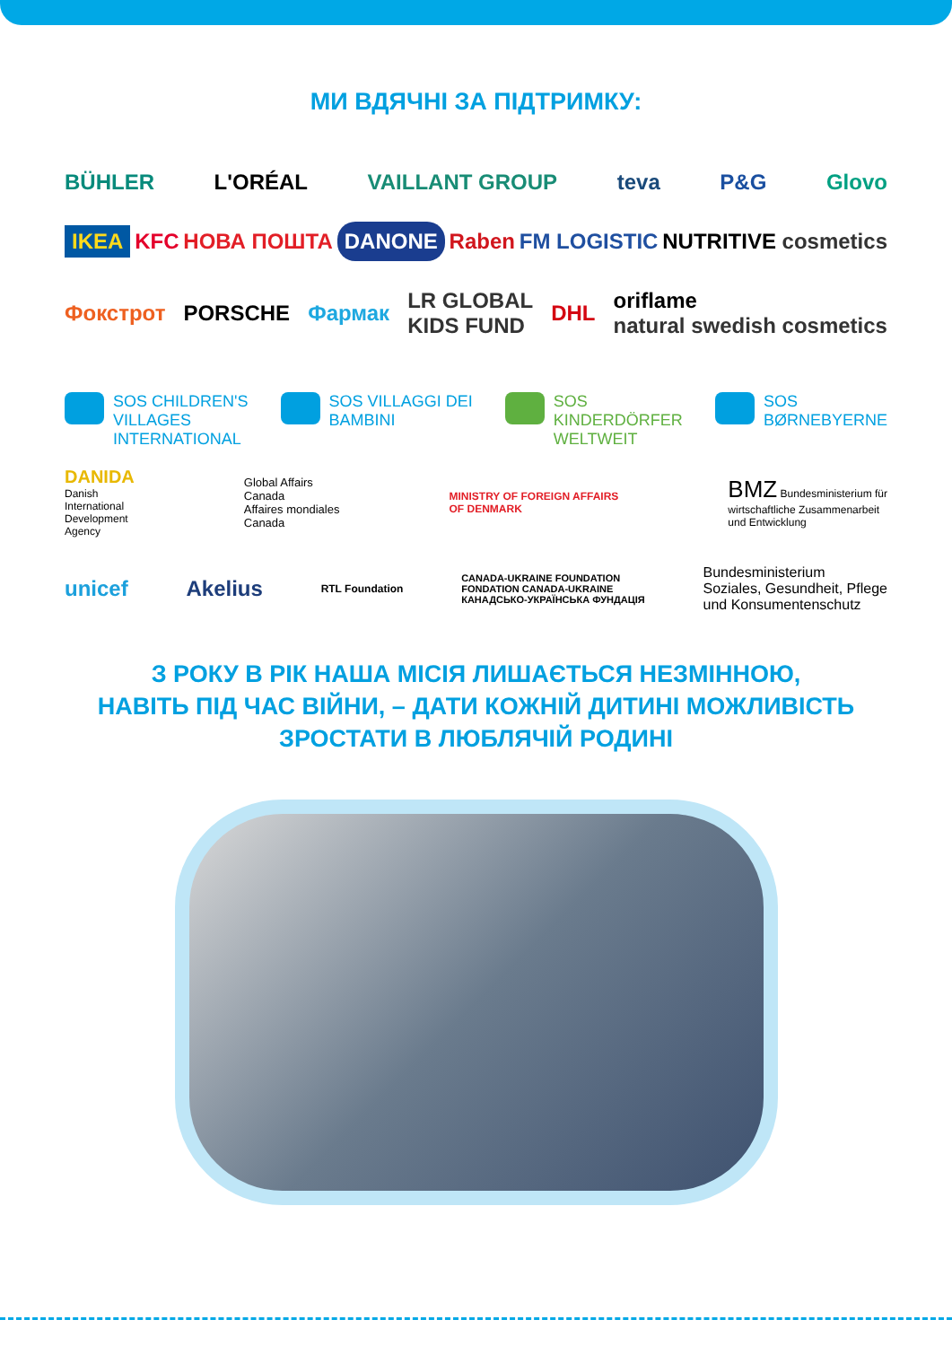МИ ВДЯЧНІ ЗА ПІДТРИМКУ:
BÜHLER L'ORÉAL VAILLANT GROUP teva P&G Glovo
IKEA KFC НОВА ПОШТА DANONE Raben FM LOGISTIC NUTRITIVE cosmetics
Фокстрот PORSCHE Фармак LR GLOBAL
KIDS FUND DHL oriflame
natural swedish cosmetics
SOS CHILDREN'S
VILLAGES
INTERNATIONAL
SOS VILLAGGI DEI
BAMBINI
SOS
KINDERDÖRFER
WELTWEIT
SOS
BØRNEBYERNE
DANIDA
Danish
International
Development
Agency
Global Affairs
Canada
Affaires mondiales
Canada
MINISTRY OF FOREIGN AFFAIRS
OF DENMARK
BMZ Bundesministerium für
wirtschaftliche Zusammenarbeit
und Entwicklung
unicef Akelius RTL Foundation CANADA-UKRAINE FOUNDATION
FONDATION CANADA-UKRAINE
КАНАДСЬКО-УКРАЇНСЬКА ФУНДАЦІЯ Bundesministerium
Soziales, Gesundheit, Pflege
und Konsumentenschutz
З РОКУ В РІК НАША МІСІЯ ЛИШАЄТЬСЯ НЕЗМІННОЮ,
НАВІТЬ ПІД ЧАС ВІЙНИ, – ДАТИ КОЖНІЙ ДИТИНІ МОЖЛИВІСТЬ
ЗРОСТАТИ В ЛЮБЛЯЧІЙ РОДИНІ